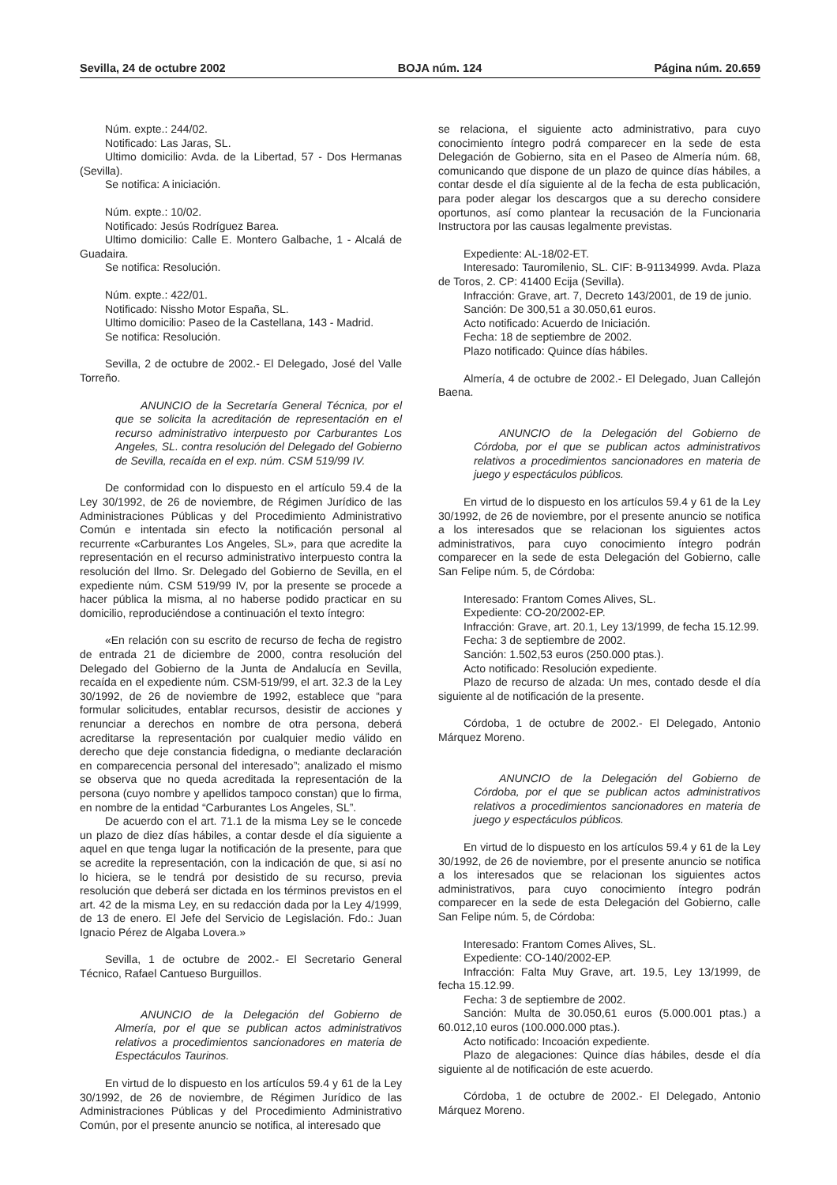Sevilla, 24 de octubre 2002 BOJA núm. 124 Página núm. 20.659
Núm. expte.: 244/02.
Notificado: Las Jaras, SL.
Ultimo domicilio: Avda. de la Libertad, 57 - Dos Hermanas (Sevilla).
Se notifica: A iniciación.
Núm. expte.: 10/02.
Notificado: Jesús Rodríguez Barea.
Ultimo domicilio: Calle E. Montero Galbache, 1 - Alcalá de Guadaira.
Se notifica: Resolución.
Núm. expte.: 422/01.
Notificado: Nissho Motor España, SL.
Ultimo domicilio: Paseo de la Castellana, 143 - Madrid.
Se notifica: Resolución.
Sevilla, 2 de octubre de 2002.- El Delegado, José del Valle Torreño.
ANUNCIO de la Secretaría General Técnica, por el que se solicita la acreditación de representación en el recurso administrativo interpuesto por Carburantes Los Angeles, SL. contra resolución del Delegado del Gobierno de Sevilla, recaída en el exp. núm. CSM 519/99 IV.
De conformidad con lo dispuesto en el artículo 59.4 de la Ley 30/1992, de 26 de noviembre, de Régimen Jurídico de las Administraciones Públicas y del Procedimiento Administrativo Común e intentada sin efecto la notificación personal al recurrente «Carburantes Los Angeles, SL», para que acredite la representación en el recurso administrativo interpuesto contra la resolución del Ilmo. Sr. Delegado del Gobierno de Sevilla, en el expediente núm. CSM 519/99 IV, por la presente se procede a hacer pública la misma, al no haberse podido practicar en su domicilio, reproduciéndose a continuación el texto íntegro:
«En relación con su escrito de recurso de fecha de registro de entrada 21 de diciembre de 2000, contra resolución del Delegado del Gobierno de la Junta de Andalucía en Sevilla, recaída en el expediente núm. CSM-519/99, el art. 32.3 de la Ley 30/1992, de 26 de noviembre de 1992, establece que “para formular solicitudes, entablar recursos, desistir de acciones y renunciar a derechos en nombre de otra persona, deberá acreditarse la representación por cualquier medio válido en derecho que deje constancia fidedigna, o mediante declaración en comparecencia personal del interesado”; analizado el mismo se observa que no queda acreditada la representación de la persona (cuyo nombre y apellidos tampoco constan) que lo firma, en nombre de la entidad “Carburantes Los Angeles, SL”.
De acuerdo con el art. 71.1 de la misma Ley se le concede un plazo de diez días hábiles, a contar desde el día siguiente a aquel en que tenga lugar la notificación de la presente, para que se acredite la representación, con la indicación de que, si así no lo hiciera, se le tendrá por desistido de su recurso, previa resolución que deberá ser dictada en los términos previstos en el art. 42 de la misma Ley, en su redacción dada por la Ley 4/1999, de 13 de enero. El Jefe del Servicio de Legislación. Fdo.: Juan Ignacio Pérez de Algaba Lovera.»
Sevilla, 1 de octubre de 2002.- El Secretario General Técnico, Rafael Cantueso Burguillos.
ANUNCIO de la Delegación del Gobierno de Almería, por el que se publican actos administrativos relativos a procedimientos sancionadores en materia de Espectáculos Taurinos.
En virtud de lo dispuesto en los artículos 59.4 y 61 de la Ley 30/1992, de 26 de noviembre, de Régimen Jurídico de las Administraciones Públicas y del Procedimiento Administrativo Común, por el presente anuncio se notifica, al interesado que
se relaciona, el siguiente acto administrativo, para cuyo conocimiento íntegro podrá comparecer en la sede de esta Delegación de Gobierno, sita en el Paseo de Almería núm. 68, comunicando que dispone de un plazo de quince días hábiles, a contar desde el día siguiente al de la fecha de esta publicación, para poder alegar los descargos que a su derecho considere oportunos, así como plantear la recusación de la Funcionaria Instructora por las causas legalmente previstas.
Expediente: AL-18/02-ET.
Interesado: Tauromilenio, SL. CIF: B-91134999. Avda. Plaza de Toros, 2. CP: 41400 Ecija (Sevilla).
Infracción: Grave, art. 7, Decreto 143/2001, de 19 de junio.
Sanción: De 300,51 a 30.050,61 euros.
Acto notificado: Acuerdo de Iniciación.
Fecha: 18 de septiembre de 2002.
Plazo notificado: Quince días hábiles.
Almería, 4 de octubre de 2002.- El Delegado, Juan Callejón Baena.
ANUNCIO de la Delegación del Gobierno de Córdoba, por el que se publican actos administrativos relativos a procedimientos sancionadores en materia de juego y espectáculos públicos.
En virtud de lo dispuesto en los artículos 59.4 y 61 de la Ley 30/1992, de 26 de noviembre, por el presente anuncio se notifica a los interesados que se relacionan los siguientes actos administrativos, para cuyo conocimiento íntegro podrán comparecer en la sede de esta Delegación del Gobierno, calle San Felipe núm. 5, de Córdoba:
Interesado: Frantom Comes Alives, SL.
Expediente: CO-20/2002-EP.
Infracción: Grave, art. 20.1, Ley 13/1999, de fecha 15.12.99.
Fecha: 3 de septiembre de 2002.
Sanción: 1.502,53 euros (250.000 ptas.).
Acto notificado: Resolución expediente.
Plazo de recurso de alzada: Un mes, contado desde el día siguiente al de notificación de la presente.
Córdoba, 1 de octubre de 2002.- El Delegado, Antonio Márquez Moreno.
ANUNCIO de la Delegación del Gobierno de Córdoba, por el que se publican actos administrativos relativos a procedimientos sancionadores en materia de juego y espectáculos públicos.
En virtud de lo dispuesto en los artículos 59.4 y 61 de la Ley 30/1992, de 26 de noviembre, por el presente anuncio se notifica a los interesados que se relacionan los siguientes actos administrativos, para cuyo conocimiento íntegro podrán comparecer en la sede de esta Delegación del Gobierno, calle San Felipe núm. 5, de Córdoba:
Interesado: Frantom Comes Alives, SL.
Expediente: CO-140/2002-EP.
Infracción: Falta Muy Grave, art. 19.5, Ley 13/1999, de fecha 15.12.99.
Fecha: 3 de septiembre de 2002.
Sanción: Multa de 30.050,61 euros (5.000.001 ptas.) a 60.012,10 euros (100.000.000 ptas.).
Acto notificado: Incoación expediente.
Plazo de alegaciones: Quince días hábiles, desde el día siguiente al de notificación de este acuerdo.
Córdoba, 1 de octubre de 2002.- El Delegado, Antonio Márquez Moreno.